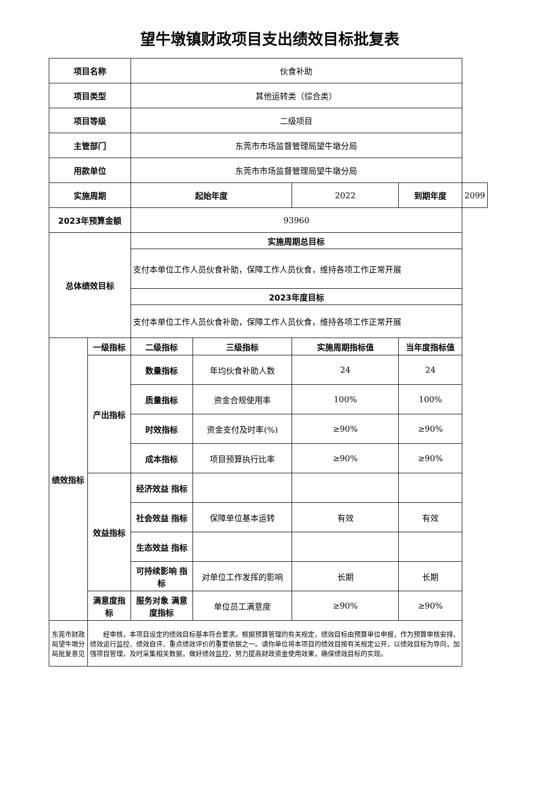望牛墩镇财政项目支出绩效目标批复表
| 项目名称 | | 伙食补助 | | | | |
| 项目类型 | | 其他运转类（综合类） | | | | |
| 项目等级 | | 二级项目 | | | | |
| 主管部门 | | 东莞市市场监督管理局望牛墩分局 | | | | |
| 用款单位 | | 东莞市市场监督管理局望牛墩分局 | | | | |
| 实施周期 | | 起始年度 | | 2022 | 到期年度 | 2099 |
| 2023年预算金额 | | 93960 | | | | |
| 总体绩效目标 | | 实施周期总目标 | | | | |
| | | 支付本单位工作人员伙食补助，保障工作人员伙食，维持各项工作正常开展 | | | | |
| | | 2023年度目标 | | | | |
| | | 支付本单位工作人员伙食补助，保障工作人员伙食，维持各项工作正常开展 | | | | |
| 绩效指标 | 一级指标 | 二级指标 | 三级指标 | 实施周期指标值 | 当年度指标值 | |
| | 产出指标 | 数量指标 | 年均伙食补助人数 | 24 | 24 | |
| | | 质量指标 | 资金合规使用率 | 100% | 100% | |
| | | 时效指标 | 资金支付及时率(%) | ≥90% | ≥90% | |
| | | 成本指标 | 项目预算执行比率 | ≥90% | ≥90% | |
| | 效益指标 | 经济效益 指标 | | | | |
| | | 社会效益 指标 | 保障单位基本运转 | 有效 | 有效 | |
| | | 生态效益 指标 | | | | |
| | | 可持续影响 指标 | 对单位工作发挥的影响 | 长期 | 长期 | |
| | 满意度指标 | 服务对象 满意度指标 | 单位员工满意度 | ≥90% | ≥90% | |
| 东莞市财政局望牛墩分局批复意见 | 经审核，本项目设定的绩效目标基本符合要求。根据预算管理的有关规定，绩效目标由预算单位申报，作为预算审核安排、绩效运行监控、绩效自评、重点绩效评价的重要依据之一。请你单位将本项目的绩效目按有关规定公开，以绩效目标为导向，加强项目管理，及时采集相关数据，做好绩效监控，努力提高财政资金使用效果，确保绩效目标的实现。 | | | | | |